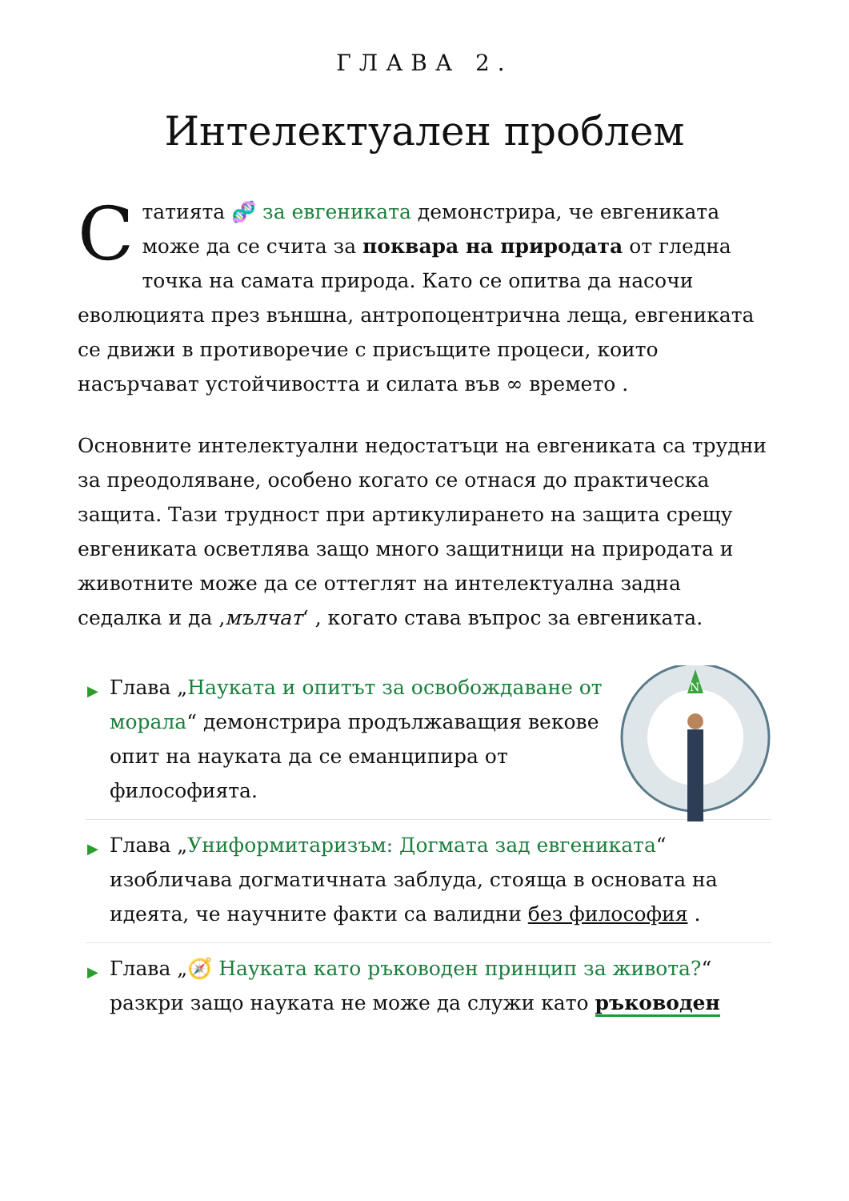ГЛАВА 2.
Интелектуален проблем
Статията 🧬 за евгениката демонстрира, че евгениката може да се счита за поквара на природата от гледна точка на самата природа. Като се опитва да насочи еволюцията през външна, антропоцентрична леща, евгениката се движи в противоречие с присъщите процеси, които насърчават устойчивостта и силата във ∞ времето .
Основните интелектуални недостатъци на евгениката са трудни за преодоляване, особено когато се отнася до практическа защита. Тази трудност при артикулирането на защита срещу евгениката осветлява защо много защитници на природата и животните може да се оттеглят на интелектуална задна седалка и да ‚мълчат‘ , когато става въпрос за евгениката.
▶
N
Глава „Науката и опитът за освобождаване от морала“ демонстрира продължаващия вековe опит на науката да се еманципира от философията.
▶ Глава „Униформитаризъм: Догмата зад евгениката“ изобличава догматичната заблуда, стояща в основата на идеята, че научните факти са валидни без философия .
▶ Глава „🧭 Науката като ръководен принцип за живота?“ разкри защо науката не може да служи като ръководен